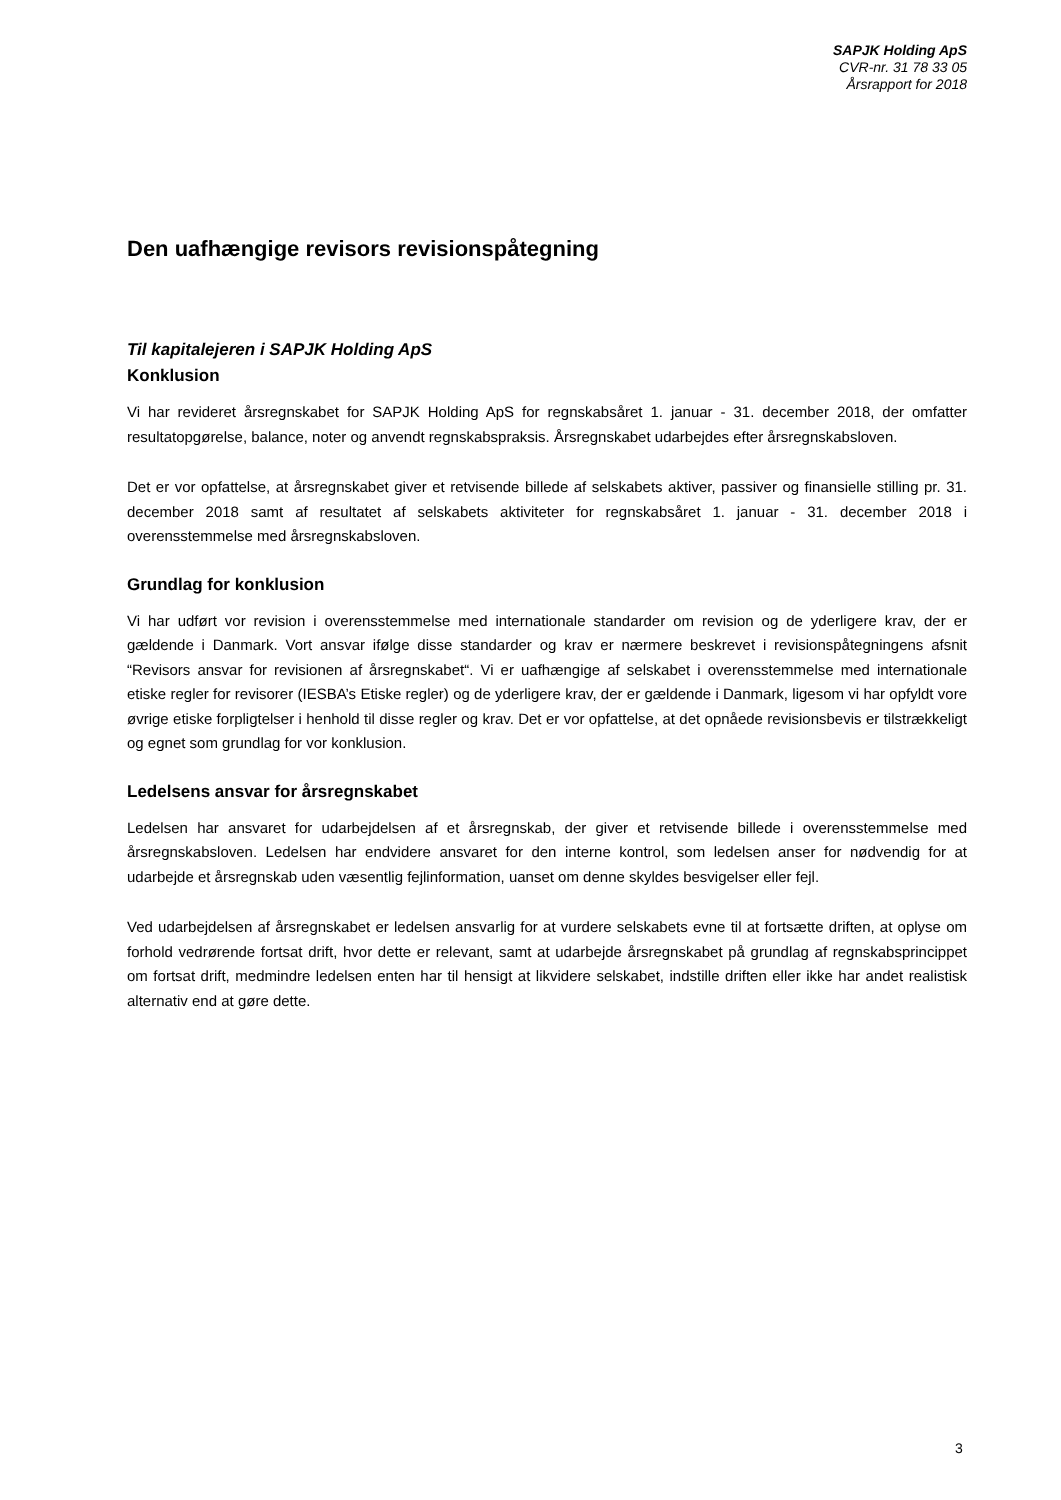SAPJK Holding ApS
CVR-nr. 31 78 33 05
Årsrapport for 2018
Den uafhængige revisors revisionspåtegning
Til kapitalejeren i SAPJK Holding ApS
Konklusion
Vi har revideret årsregnskabet for SAPJK Holding ApS for regnskabsåret 1. januar - 31. december 2018, der omfatter resultatopgørelse, balance, noter og anvendt regnskabspraksis. Årsregnskabet udarbejdes efter årsregnskabsloven.
Det er vor opfattelse, at årsregnskabet giver et retvisende billede af selskabets aktiver, passiver og finansielle stilling pr. 31. december 2018 samt af resultatet af selskabets aktiviteter for regnskabsåret 1. januar - 31. december 2018 i overensstemmelse med årsregnskabsloven.
Grundlag for konklusion
Vi har udført vor revision i overensstemmelse med internationale standarder om revision og de yderligere krav, der er gældende i Danmark. Vort ansvar ifølge disse standarder og krav er nærmere beskrevet i revisionspåtegningens afsnit “Revisors ansvar for revisionen af årsregnskabet“. Vi er uafhængige af selskabet i overensstemmelse med internationale etiske regler for revisorer (IESBA’s Etiske regler) og de yderligere krav, der er gældende i Danmark, ligesom vi har opfyldt vore øvrige etiske forpligtelser i henhold til disse regler og krav. Det er vor opfattelse, at det opnåede revisionsbevis er tilstrækkeligt og egnet som grundlag for vor konklusion.
Ledelsens ansvar for årsregnskabet
Ledelsen har ansvaret for udarbejdelsen af et årsregnskab, der giver et retvisende billede i overensstemmelse med årsregnskabsloven. Ledelsen har endvidere ansvaret for den interne kontrol, som ledelsen anser for nødvendig for at udarbejde et årsregnskab uden væsentlig fejlinformation, uanset om denne skyldes besvigelser eller fejl.
Ved udarbejdelsen af årsregnskabet er ledelsen ansvarlig for at vurdere selskabets evne til at fortsætte driften, at oplyse om forhold vedrørende fortsat drift, hvor dette er relevant, samt at udarbejde årsregnskabet på grundlag af regnskabsprincippet om fortsat drift, medmindre ledelsen enten har til hensigt at likvidere selskabet, indstille driften eller ikke har andet realistisk alternativ end at gøre dette.
3